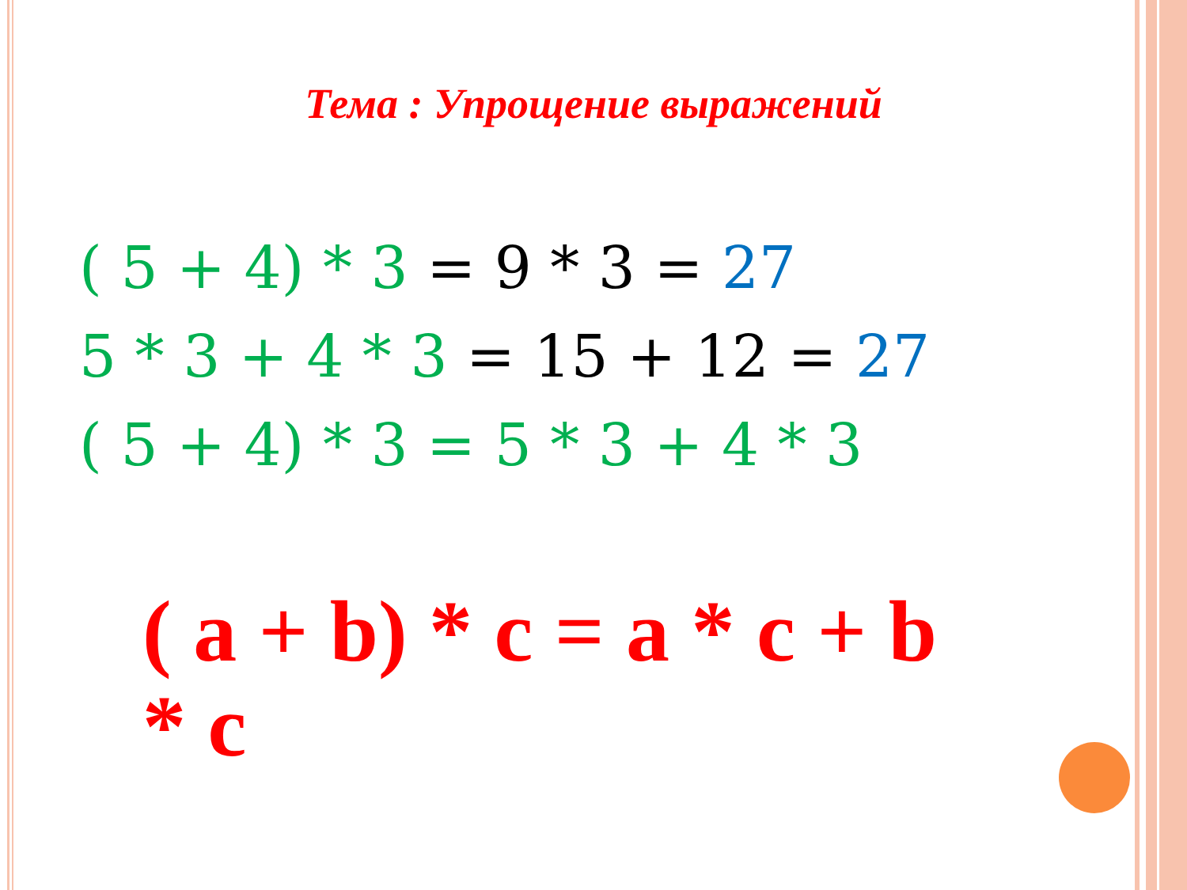Тема : Упрощение выражений
( 5 + 4) * 3 = 9 * 3 = 27
5 * 3 + 4 * 3 = 15 + 12 = 27
( 5 + 4) * 3 = 5 * 3 + 4 * 3
( a + b) * c = a * c + b * c